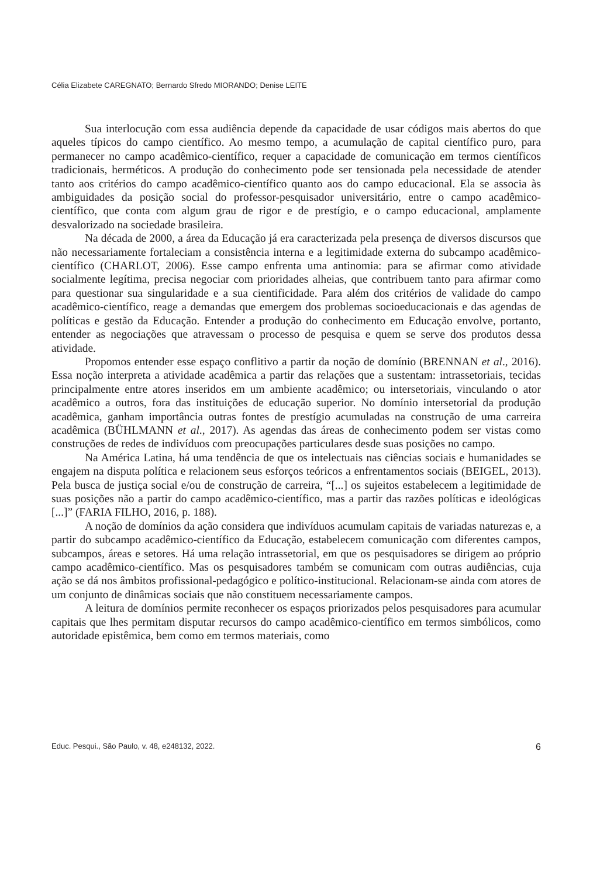Célia Elizabete CAREGNATO; Bernardo Sfredo MIORANDO; Denise LEITE
Sua interlocução com essa audiência depende da capacidade de usar códigos mais abertos do que aqueles típicos do campo científico. Ao mesmo tempo, a acumulação de capital científico puro, para permanecer no campo acadêmico-científico, requer a capacidade de comunicação em termos científicos tradicionais, herméticos. A produção do conhecimento pode ser tensionada pela necessidade de atender tanto aos critérios do campo acadêmico-científico quanto aos do campo educacional. Ela se associa às ambiguidades da posição social do professor-pesquisador universitário, entre o campo acadêmico-científico, que conta com algum grau de rigor e de prestígio, e o campo educacional, amplamente desvalorizado na sociedade brasileira.
Na década de 2000, a área da Educação já era caracterizada pela presença de diversos discursos que não necessariamente fortaleciam a consistência interna e a legitimidade externa do subcampo acadêmico-científico (CHARLOT, 2006). Esse campo enfrenta uma antinomia: para se afirmar como atividade socialmente legítima, precisa negociar com prioridades alheias, que contribuem tanto para afirmar como para questionar sua singularidade e a sua cientificidade. Para além dos critérios de validade do campo acadêmico-científico, reage a demandas que emergem dos problemas socioeducacionais e das agendas de políticas e gestão da Educação. Entender a produção do conhecimento em Educação envolve, portanto, entender as negociações que atravessam o processo de pesquisa e quem se serve dos produtos dessa atividade.
Propomos entender esse espaço conflitivo a partir da noção de domínio (BRENNAN et al., 2016). Essa noção interpreta a atividade acadêmica a partir das relações que a sustentam: intrassetoriais, tecidas principalmente entre atores inseridos em um ambiente acadêmico; ou intersetoriais, vinculando o ator acadêmico a outros, fora das instituições de educação superior. No domínio intersetorial da produção acadêmica, ganham importância outras fontes de prestígio acumuladas na construção de uma carreira acadêmica (BÜHLMANN et al., 2017). As agendas das áreas de conhecimento podem ser vistas como construções de redes de indivíduos com preocupações particulares desde suas posições no campo.
Na América Latina, há uma tendência de que os intelectuais nas ciências sociais e humanidades se engajem na disputa política e relacionem seus esforços teóricos a enfrentamentos sociais (BEIGEL, 2013). Pela busca de justiça social e/ou de construção de carreira, “[...] os sujeitos estabelecem a legitimidade de suas posições não a partir do campo acadêmico-científico, mas a partir das razões políticas e ideológicas [...]” (FARIA FILHO, 2016, p. 188).
A noção de domínios da ação considera que indivíduos acumulam capitais de variadas naturezas e, a partir do subcampo acadêmico-científico da Educação, estabelecem comunicação com diferentes campos, subcampos, áreas e setores. Há uma relação intrassetorial, em que os pesquisadores se dirigem ao próprio campo acadêmico-científico. Mas os pesquisadores também se comunicam com outras audiências, cuja ação se dá nos âmbitos profissional-pedagógico e político-institucional. Relacionam-se ainda com atores de um conjunto de dinâmicas sociais que não constituem necessariamente campos.
A leitura de domínios permite reconhecer os espaços priorizados pelos pesquisadores para acumular capitais que lhes permitam disputar recursos do campo acadêmico-científico em termos simbólicos, como autoridade epistêmica, bem como em termos materiais, como
Educ. Pesqui., São Paulo, v. 48, e248132, 2022. 6